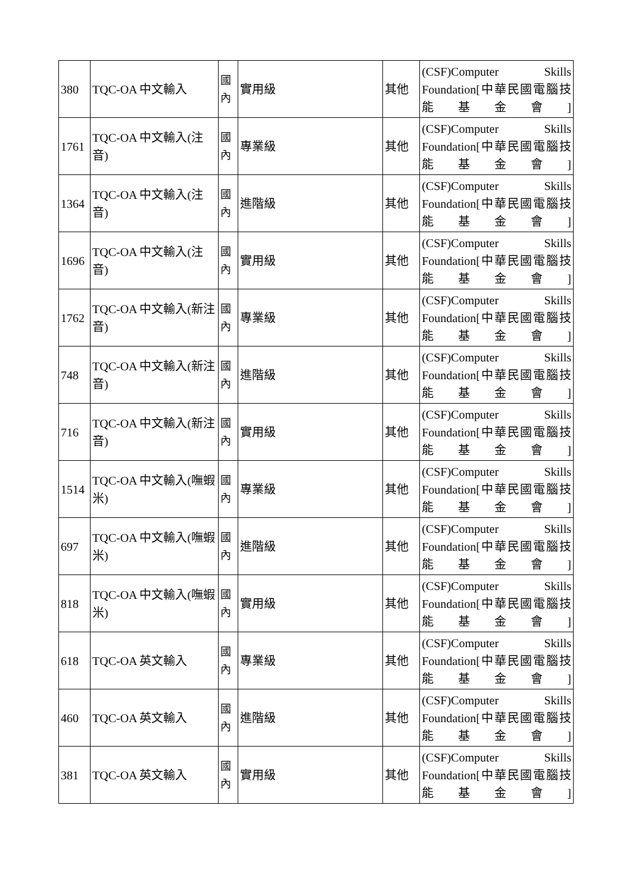| 380 | TQC-OA 中文輸入 | 國 內 | 實用級 | 其他 | (CSF)Computer Skills Foundation[中華民國電腦技能基金會] |
| 1761 | TQC-OA 中文輸入(注音) | 國 內 | 專業級 | 其他 | (CSF)Computer Skills Foundation[中華民國電腦技能基金會] |
| 1364 | TQC-OA 中文輸入(注音) | 國 內 | 進階級 | 其他 | (CSF)Computer Skills Foundation[中華民國電腦技能基金會] |
| 1696 | TQC-OA 中文輸入(注音) | 國 內 | 實用級 | 其他 | (CSF)Computer Skills Foundation[中華民國電腦技能基金會] |
| 1762 | TQC-OA 中文輸入(新注音) | 國 內 | 專業級 | 其他 | (CSF)Computer Skills Foundation[中華民國電腦技能基金會] |
| 748 | TQC-OA 中文輸入(新注音) | 國 內 | 進階級 | 其他 | (CSF)Computer Skills Foundation[中華民國電腦技能基金會] |
| 716 | TQC-OA 中文輸入(新注音) | 國 內 | 實用級 | 其他 | (CSF)Computer Skills Foundation[中華民國電腦技能基金會] |
| 1514 | TQC-OA 中文輸入(嘸蝦米) | 國 內 | 專業級 | 其他 | (CSF)Computer Skills Foundation[中華民國電腦技能基金會] |
| 697 | TQC-OA 中文輸入(嘸蝦米) | 國 內 | 進階級 | 其他 | (CSF)Computer Skills Foundation[中華民國電腦技能基金會] |
| 818 | TQC-OA 中文輸入(嘸蝦米) | 國 內 | 實用級 | 其他 | (CSF)Computer Skills Foundation[中華民國電腦技能基金會] |
| 618 | TQC-OA 英文輸入 | 國 內 | 專業級 | 其他 | (CSF)Computer Skills Foundation[中華民國電腦技能基金會] |
| 460 | TQC-OA 英文輸入 | 國 內 | 進階級 | 其他 | (CSF)Computer Skills Foundation[中華民國電腦技能基金會] |
| 381 | TQC-OA 英文輸入 | 國 內 | 實用級 | 其他 | (CSF)Computer Skills Foundation[中華民國電腦技能基金會] |